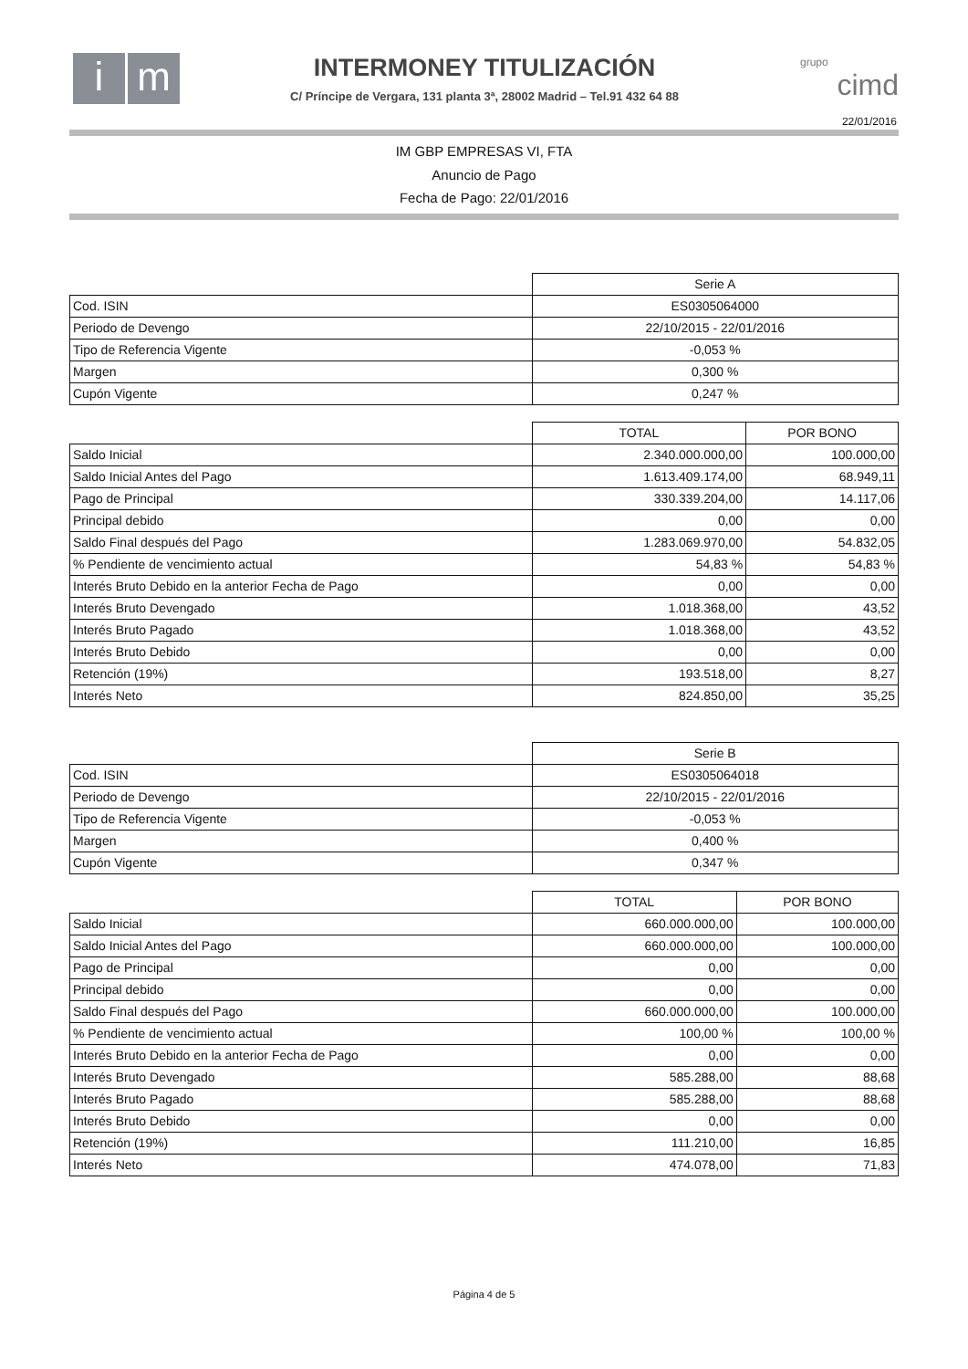i m
INTERMONEY TITULIZACIÓN
C/ Príncipe de Vergara, 131 planta 3ª, 28002 Madrid – Tel.91 432 64 88
grupo
cimd
22/01/2016
IM GBP EMPRESAS VI, FTA
Anuncio de Pago
Fecha de Pago: 22/01/2016
| | Serie A |
| --- | --- |
| Cod. ISIN | ES0305064000 |
| Periodo de Devengo | 22/10/2015 - 22/01/2016 |
| Tipo de Referencia Vigente | -0,053 % |
| Margen | 0,300 % |
| Cupón Vigente | 0,247 % |
| | TOTAL | POR BONO |
| --- | --- | --- |
| Saldo Inicial | 2.340.000.000,00 | 100.000,00 |
| Saldo Inicial Antes del Pago | 1.613.409.174,00 | 68.949,11 |
| Pago de Principal | 330.339.204,00 | 14.117,06 |
| Principal debido | 0,00 | 0,00 |
| Saldo Final después del Pago | 1.283.069.970,00 | 54.832,05 |
| % Pendiente de vencimiento actual | 54,83 % | 54,83 % |
| Interés Bruto Debido en la anterior Fecha de Pago | 0,00 | 0,00 |
| Interés Bruto Devengado | 1.018.368,00 | 43,52 |
| Interés Bruto Pagado | 1.018.368,00 | 43,52 |
| Interés Bruto Debido | 0,00 | 0,00 |
| Retención (19%) | 193.518,00 | 8,27 |
| Interés Neto | 824.850,00 | 35,25 |
| | Serie B |
| --- | --- |
| Cod. ISIN | ES0305064018 |
| Periodo de Devengo | 22/10/2015 - 22/01/2016 |
| Tipo de Referencia Vigente | -0,053 % |
| Margen | 0,400 % |
| Cupón Vigente | 0,347 % |
| | TOTAL | POR BONO |
| --- | --- | --- |
| Saldo Inicial | 660.000.000,00 | 100.000,00 |
| Saldo Inicial Antes del Pago | 660.000.000,00 | 100.000,00 |
| Pago de Principal | 0,00 | 0,00 |
| Principal debido | 0,00 | 0,00 |
| Saldo Final después del Pago | 660.000.000,00 | 100.000,00 |
| % Pendiente de vencimiento actual | 100,00 % | 100,00 % |
| Interés Bruto Debido en la anterior Fecha de Pago | 0,00 | 0,00 |
| Interés Bruto Devengado | 585.288,00 | 88,68 |
| Interés Bruto Pagado | 585.288,00 | 88,68 |
| Interés Bruto Debido | 0,00 | 0,00 |
| Retención (19%) | 111.210,00 | 16,85 |
| Interés Neto | 474.078,00 | 71,83 |
Página 4 de 5